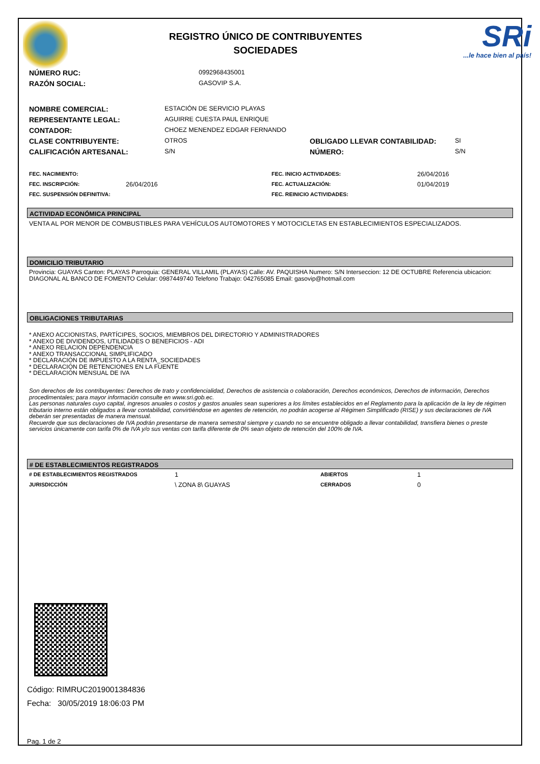REGISTRO ÚNICO DE CONTRIBUYENTES
SOCIEDADES
SRi...le hace bien al país!
| NÚMERO RUC: | 0992968435001 |
| RAZÓN SOCIAL: | GASOVIP S.A. |
| NOMBRE COMERCIAL: | ESTACIÓN DE SERVICIO PLAYAS | | |
| REPRESENTANTE LEGAL: | AGUIRRE CUESTA PAUL ENRIQUE | | |
| CONTADOR: | CHOEZ MENENDEZ EDGAR FERNANDO | | |
| CLASE CONTRIBUYENTE: | OTROS | OBLIGADO LLEVAR CONTABILIDAD: | SI |
| CALIFICACIÓN ARTESANAL: | S/N | NÚMERO: | S/N |
| FEC. NACIMIENTO: | | FEC. INICIO ACTIVIDADES: | 26/04/2016 |
| FEC. INSCRIPCIÓN: | 26/04/2016 | FEC. ACTUALIZACIÓN: | 01/04/2019 |
| FEC. SUSPENSIÓN DEFINITIVA: | | FEC. REINICIO ACTIVIDADES: | |
ACTIVIDAD ECONÓMICA PRINCIPAL
VENTA AL POR MENOR DE COMBUSTIBLES PARA VEHÍCULOS AUTOMOTORES Y MOTOCICLETAS EN ESTABLECIMIENTOS ESPECIALIZADOS.
DOMICILIO TRIBUTARIO
Provincia: GUAYAS Canton: PLAYAS Parroquia: GENERAL VILLAMIL (PLAYAS) Calle: AV. PAQUISHA Numero: S/N Interseccion: 12 DE OCTUBRE Referencia ubicacion: DIAGONAL AL BANCO DE FOMENTO Celular: 0987449740 Telefono Trabajo: 042765085 Email: gasovip@hotmail.com
OBLIGACIONES TRIBUTARIAS
* ANEXO ACCIONISTAS, PARTÍCIPES, SOCIOS, MIEMBROS DEL DIRECTORIO Y ADMINISTRADORES
* ANEXO DE DIVIDENDOS, UTILIDADES O BENEFICIOS - ADI
* ANEXO RELACION DEPENDENCIA
* ANEXO TRANSACCIONAL SIMPLIFICADO
* DECLARACIÓN DE IMPUESTO A LA RENTA_SOCIEDADES
* DECLARACIÓN DE RETENCIONES EN LA FUENTE
* DECLARACIÓN MENSUAL DE IVA
Son derechos de los contribuyentes: Derechos de trato y confidencialidad, Derechos de asistencia o colaboración, Derechos económicos, Derechos de información, Derechos procedimentales; para mayor información consulte en www.sri.gob.ec.
Las personas naturales cuyo capital, ingresos anuales o costos y gastos anuales sean superiores a los límites establecidos en el Reglamento para la aplicación de la ley de régimen tributario interno están obligados a llevar contabilidad, convirtiéndose en agentes de retención, no podrán acogerse al Régimen Simplificado (RISE) y sus declaraciones de IVA deberán ser presentadas de manera mensual.
Recuerde que sus declaraciones de IVA podrán presentarse de manera semestral siempre y cuando no se encuentre obligado a llevar contabilidad, transfiera bienes o preste servicios únicamente con tarifa 0% de IVA y/o sus ventas con tarifa diferente de 0% sean objeto de retención del 100% de IVA.
# DE ESTABLECIMIENTOS REGISTRADOS
| # DE ESTABLECIMIENTOS REGISTRADOS | 1 | ABIERTOS | 1 |
| JURISDICCIÓN | \ ZONA 8\ GUAYAS | CERRADOS | 0 |
Código: RIMRUC2019001384836
Fecha: 30/05/2019 18:06:03 PM
Pag. 1 de 2